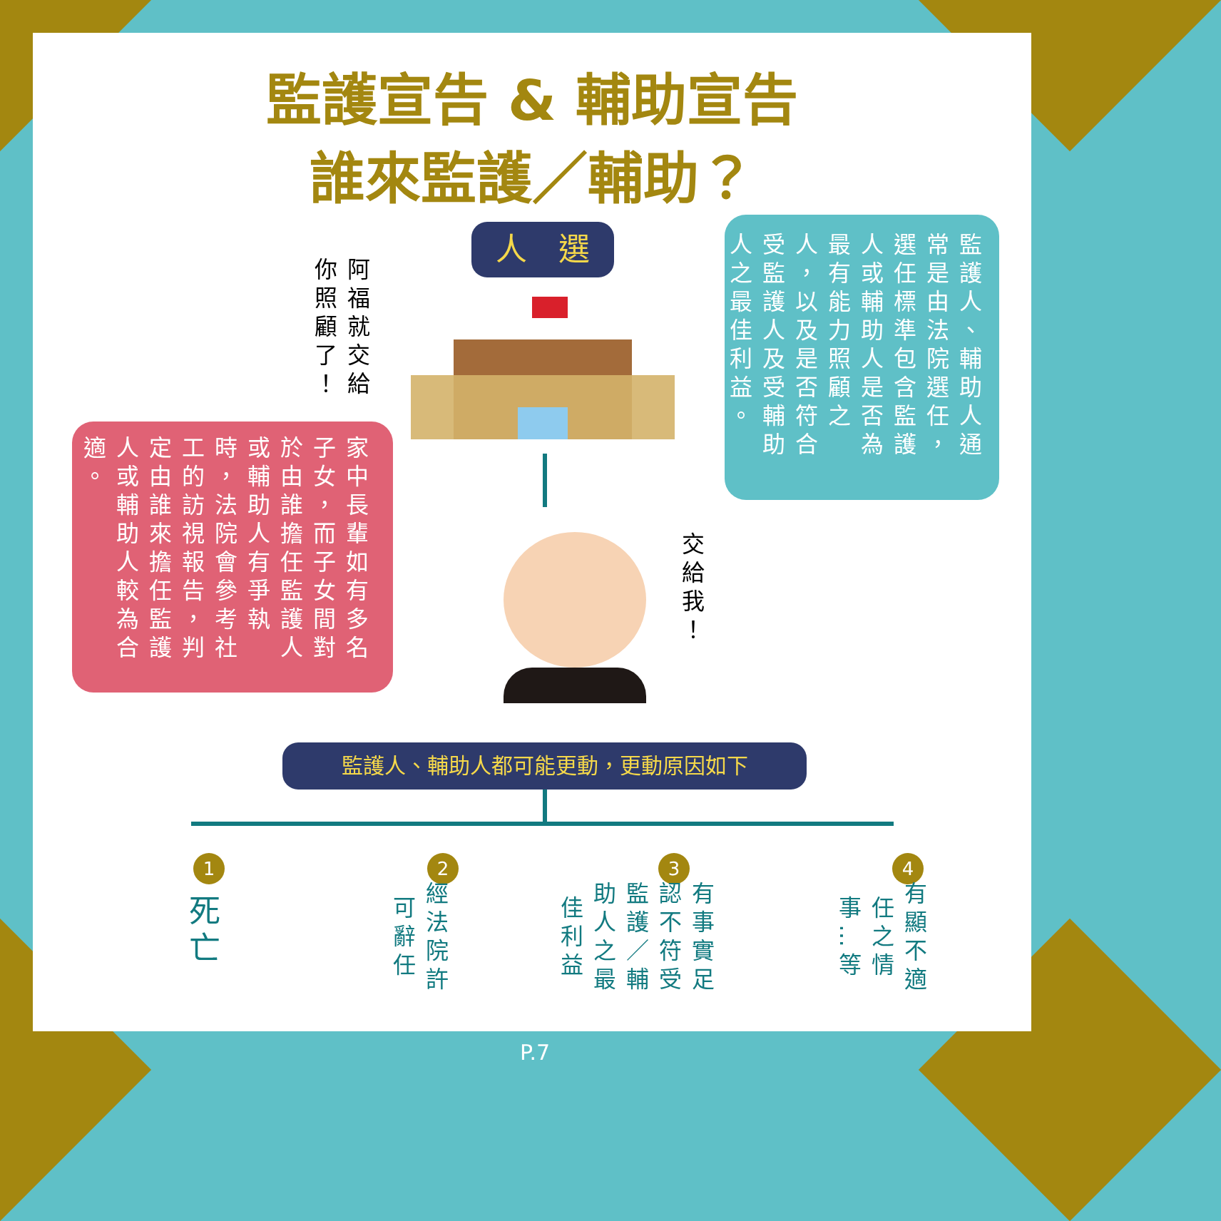監護宣告 & 輔助宣告
誰來監護／輔助？
人　選
阿福就交給你照顧了！
家中長輩如有多名子女，而子女間對於由誰擔任監護人或輔助人有爭執時，法院會參考社工的訪視報告，判定由誰來擔任監護人或輔助人較為合適。
監護人、輔助人通常是由法院選任，選任標準包含監護人或輔助人是否為最有能力照顧之人，以及是否符合受監護人及受輔助人之最佳利益。
交給我！
監護人、輔助人都可能更動，更動原因如下
1 2 3 4
死亡
經法院許可辭任
有事實足認不符受監護／輔助人之最佳利益
有顯不適任之情事…等
P.7